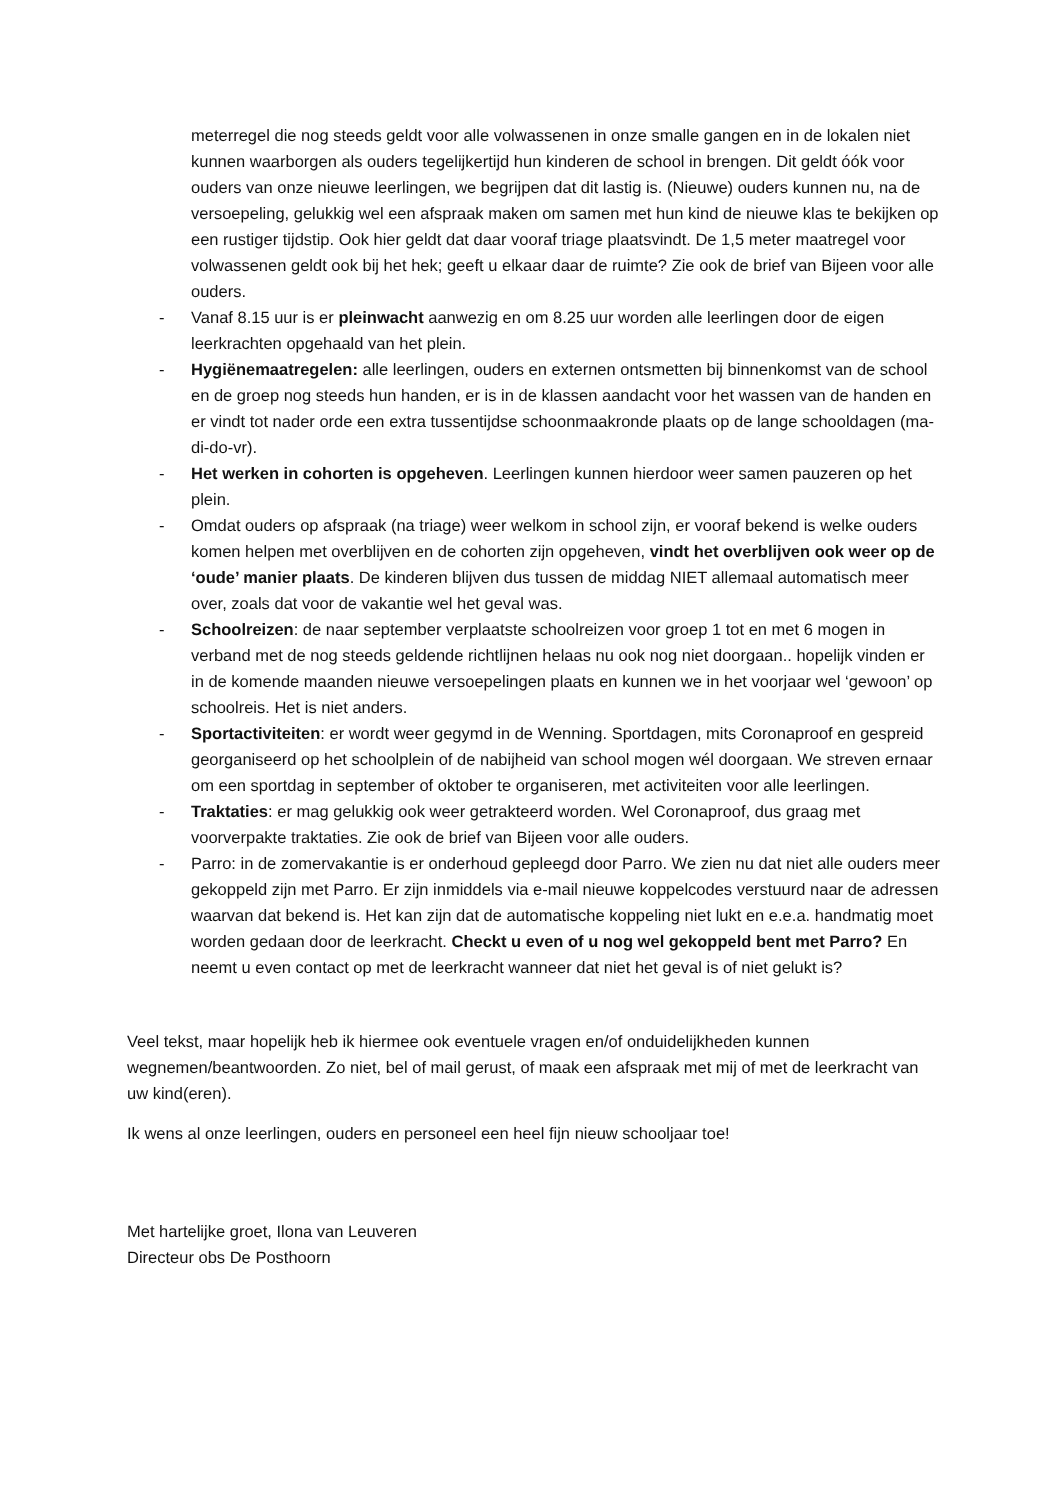meterregel die nog steeds geldt voor alle volwassenen in onze smalle gangen en in de lokalen niet kunnen waarborgen als ouders tegelijkertijd hun kinderen de school in brengen. Dit geldt óók voor ouders van onze nieuwe leerlingen, we begrijpen dat dit lastig is. (Nieuwe) ouders kunnen nu, na de versoepeling, gelukkig wel een afspraak maken om samen met hun kind de nieuwe klas te bekijken op een rustiger tijdstip. Ook hier geldt dat daar vooraf triage plaatsvindt. De 1,5 meter maatregel voor volwassenen geldt ook bij het hek; geeft u elkaar daar de ruimte? Zie ook de brief van Bijeen voor alle ouders.
- Vanaf 8.15 uur is er pleinwacht aanwezig en om 8.25 uur worden alle leerlingen door de eigen leerkrachten opgehaald van het plein.
- Hygiënemaatregelen: alle leerlingen, ouders en externen ontsmetten bij binnenkomst van de school en de groep nog steeds hun handen, er is in de klassen aandacht voor het wassen van de handen en er vindt tot nader orde een extra tussentijdse schoonmaakronde plaats op de lange schooldagen (ma-di-do-vr).
- Het werken in cohorten is opgeheven. Leerlingen kunnen hierdoor weer samen pauzeren op het plein.
- Omdat ouders op afspraak (na triage) weer welkom in school zijn, er vooraf bekend is welke ouders komen helpen met overblijven en de cohorten zijn opgeheven, vindt het overblijven ook weer op de ‘oude’ manier plaats. De kinderen blijven dus tussen de middag NIET allemaal automatisch meer over, zoals dat voor de vakantie wel het geval was.
- Schoolreizen: de naar september verplaatste schoolreizen voor groep 1 tot en met 6 mogen in verband met de nog steeds geldende richtlijnen helaas nu ook nog niet doorgaan.. hopelijk vinden er in de komende maanden nieuwe versoepelingen plaats en kunnen we in het voorjaar wel ‘gewoon’ op schoolreis. Het is niet anders.
- Sportactiviteiten: er wordt weer gegymd in de Wenning. Sportdagen, mits Coronaproof en gespreid georganiseerd op het schoolplein of de nabijheid van school mogen wél doorgaan. We streven ernaar om een sportdag in september of oktober te organiseren, met activiteiten voor alle leerlingen.
- Traktaties: er mag gelukkig ook weer getrakteerd worden. Wel Coronaproof, dus graag met voorverpakte traktaties. Zie ook de brief van Bijeen voor alle ouders.
- Parro: in de zomervakantie is er onderhoud gepleegd door Parro. We zien nu dat niet alle ouders meer gekoppeld zijn met Parro. Er zijn inmiddels via e-mail nieuwe koppelcodes verstuurd naar de adressen waarvan dat bekend is. Het kan zijn dat de automatische koppeling niet lukt en e.e.a. handmatig moet worden gedaan door de leerkracht. Checkt u even of u nog wel gekoppeld bent met Parro? En neemt u even contact op met de leerkracht wanneer dat niet het geval is of niet gelukt is?
Veel tekst, maar hopelijk heb ik hiermee ook eventuele vragen en/of onduidelijkheden kunnen wegnemen/beantwoorden. Zo niet, bel of mail gerust, of maak een afspraak met mij of met de leerkracht van uw kind(eren).
Ik wens al onze leerlingen, ouders en personeel een heel fijn nieuw schooljaar toe!
Met hartelijke groet, Ilona van Leuveren
Directeur obs De Posthoorn